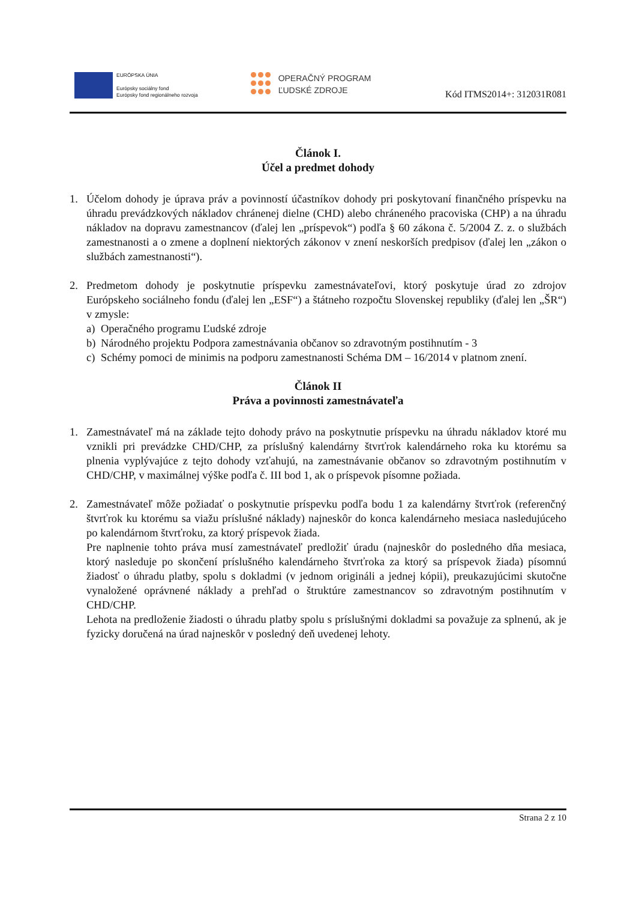EURÓPSKA ÚNIA
Európsky sociálny fond
Európsky fond regionálneho rozvoja
OPERAČNÝ PROGRAM
ĽUDSKÉ ZDROJE
Kód ITMS2014+: 312031R081
Článok I.
Účel a predmet dohody
1. Účelom dohody je úprava práv a povinností účastníkov dohody pri poskytovaní finančného príspevku na úhradu prevádzkových nákladov chránenej dielne (CHD) alebo chráneného pracoviska (CHP) a na úhradu nákladov na dopravu zamestnancov (ďalej len „príspevok“) podľa § 60 zákona č. 5/2004 Z. z. o službách zamestnanosti a o zmene a doplnení niektorých zákonov v znení neskorších predpisov (ďalej len „zákon o službách zamestnanosti“).
2. Predmetom dohody je poskytnutie príspevku zamestnávateľovi, ktorý poskytuje úrad zo zdrojov Európskeho sociálneho fondu (ďalej len „ESF“) a štátneho rozpočtu Slovenskej republiky (ďalej len „ŠR“) v zmysle:
a) Operačného programu Ľudské zdroje
b) Národného projektu Podpora zamestnávania občanov so zdravotným postihnutím - 3
c) Schémy pomoci de minimis na podporu zamestnanosti Schéma DM – 16/2014 v platnom znení.
Článok II
Práva a povinnosti zamestnávateľa
1. Zamestnávateľ má na základe tejto dohody právo na poskytnutie príspevku na úhradu nákladov ktoré mu vznikli pri prevádzke CHD/CHP, za príslušný kalendárny štvrťrok kalendárneho roka ku ktorému sa plnenia vyplývajúce z tejto dohody vzťahujú, na zamestnávanie občanov so zdravotným postihnutím v CHD/CHP, v maximálnej výške podľa č. III bod 1, ak o príspevok písomne požiada.
2. Zamestnávateľ môže požiadať o poskytnutie príspevku podľa bodu 1 za kalendárny štvrťrok (referenčný štvrťrok ku ktorému sa viažu príslušné náklady) najneskôr do konca kalendárneho mesiaca nasledujúceho po kalendárnom štvrťroku, za ktorý príspevok žiada.
Pre naplnenie tohto práva musí zamestnávateľ predložiť úradu (najneskôr do posledného dňa mesiaca, ktorý nasleduje po skončení príslušného kalendárneho štvrťroka za ktorý sa príspevok žiada) písomnú žiadosť o úhradu platby, spolu s dokladmi (v jednom origináli a jednej kópii), preukazujúcimi skutočne vynaložené oprávnené náklady a prehľad o štruktúre zamestnancov so zdravotným postihnutím v CHD/CHP.
Lehota na predloženie žiadosti o úhradu platby spolu s príslušnými dokladmi sa považuje za splnenú, ak je fyzicky doručená na úrad najneskôr v posledný deň uvedenej lehoty.
Strana 2 z 10